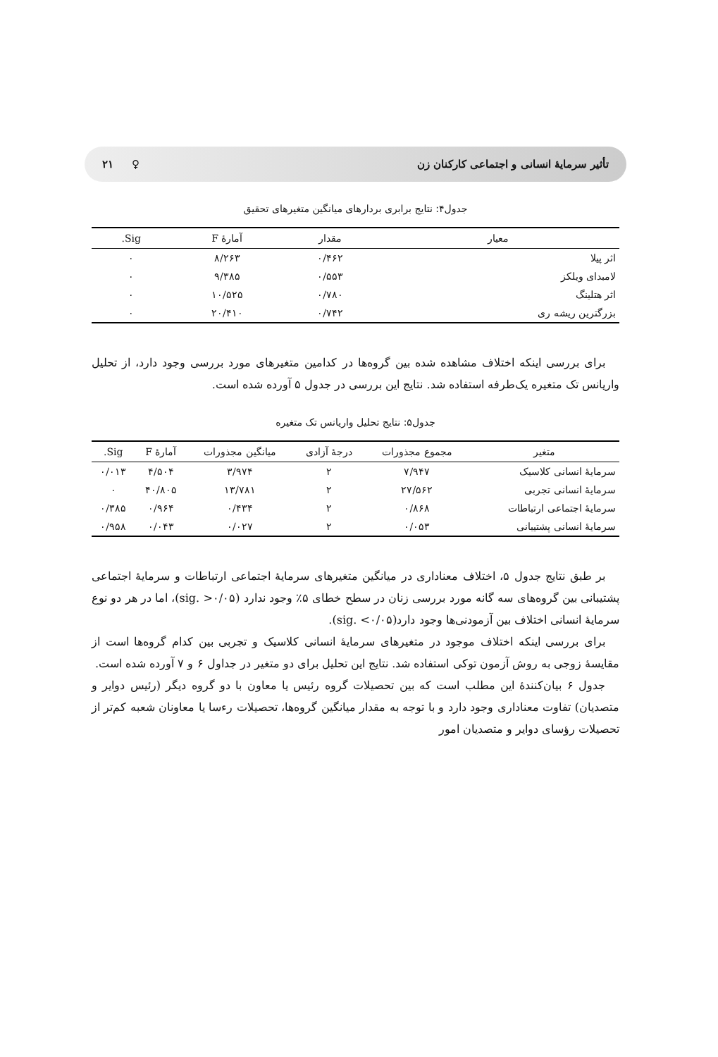تأثیر سرمایهٔ انسانی و اجتماعی کارکنان زن ♀ ۲۱
جدول۴: نتایج برابری بردارهای میانگین متغیرهای تحقیق
| معیار | مقدار | آمارهٔ F | Sig. |
| --- | --- | --- | --- |
| اثر پیلا | ۰/۴۶۲ | ۸/۲۶۳ | ۰ |
| لامبدای ویلکز | ۰/۵۵۳ | ۹/۳۸۵ | ۰ |
| اثر هتلینگ | ۰/۷۸۰ | ۱۰/۵۲۵ | ۰ |
| بزرگترین ریشه ری | ۰/۷۴۲ | ۲۰/۴۱۰ | ۰ |
برای بررسی اینکه اختلاف مشاهده شده بین گروه‌ها در کدامین متغیرهای مورد بررسی وجود دارد، از تحلیل واریانس تک متغیره یک‌طرفه استفاده شد. نتایج این بررسی در جدول ۵ آورده شده است.
جدول۵: نتایج تحلیل واریانس تک متغیره
| متغیر | مجموع مجذورات | درجهٔ آزادی | میانگین مجذورات | آمارهٔ F | Sig. |
| --- | --- | --- | --- | --- | --- |
| سرمایهٔ انسانی کلاسیک | ۷/۹۴۷ | ۲ | ۳/۹۷۴ | ۴/۵۰۴ | ۰/۰۱۳ |
| سرمایهٔ انسانی تجربی | ۲۷/۵۶۲ | ۲ | ۱۳/۷۸۱ | ۴۰/۸۰۵ | ۰ |
| سرمایهٔ اجتماعی ارتباطات | ۰/۸۶۸ | ۲ | ۰/۴۳۴ | ۰/۹۶۴ | ۰/۳۸۵ |
| سرمایهٔ انسانی پشتیبانی | ۰/۰۵۳ | ۲ | ۰/۰۲۷ | ۰/۰۴۳ | ۰/۹۵۸ |
بر طبق نتایج جدول ۵، اختلاف معناداری در میانگین متغیرهای سرمایهٔ اجتماعی ارتباطات و سرمایهٔ اجتماعی پشتیبانی بین گروه‌های سه گانه مورد بررسی زنان در سطح خطای ۵٪ وجود ندارد (sig. >۰/۰۵)، اما در هر دو نوع سرمایهٔ انسانی اختلاف بین آزمودنی‌ها وجود دارد(sig. <۰/۰۵).
برای بررسی اینکه اختلاف موجود در متغیرهای سرمایهٔ انسانی کلاسیک و تجربی بین کدام گروه‌ها است از مقایسهٔ زوجی به روش آزمون توکی استفاده شد. نتایج این تحلیل برای دو متغیر در جداول ۶ و ۷ آورده شده است.
جدول ۶ بیان‌کنندهٔ این مطلب است که بین تحصیلات گروه رئیس یا معاون با دو گروه دیگر (رئیس دوایر و متصدیان) تفاوت معناداری وجود دارد و با توجه به مقدار میانگین گروه‌ها، تحصیلات رءسا یا معاونان شعبه کم‌تر از تحصیلات رؤسای دوایر و متصدیان امور